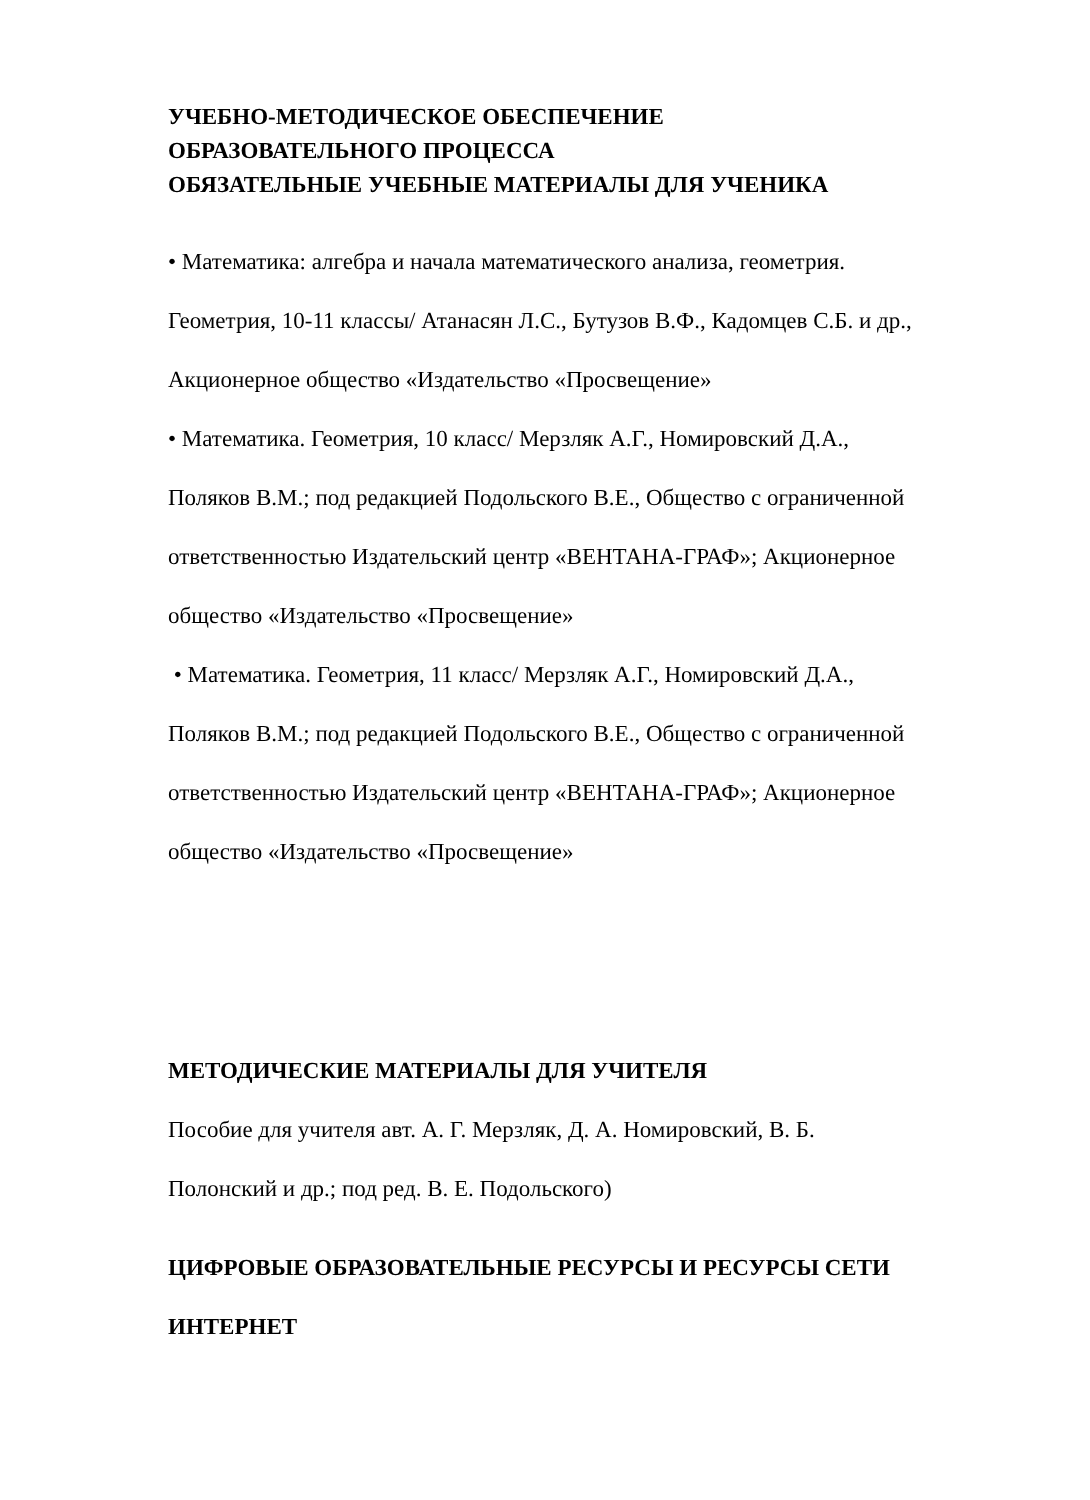УЧЕБНО-МЕТОДИЧЕСКОЕ ОБЕСПЕЧЕНИЕ
ОБРАЗОВАТЕЛЬНОГО ПРОЦЕССА
ОБЯЗАТЕЛЬНЫЕ УЧЕБНЫЕ МАТЕРИАЛЫ ДЛЯ УЧЕНИКА
• Математика: алгебра и начала математического анализа, геометрия.
Геометрия, 10-11 классы/ Атанасян Л.С., Бутузов В.Ф., Кадомцев С.Б. и др.,
Акционерное общество «Издательство «Просвещение»
• Математика. Геометрия, 10 класс/ Мерзляк А.Г., Номировский Д.А.,
Поляков В.М.; под редакцией Подольского В.Е., Общество с ограниченной
ответственностью Издательский центр «ВЕНТАНА-ГРАФ»; Акционерное
общество «Издательство «Просвещение»
• Математика. Геометрия, 11 класс/ Мерзляк А.Г., Номировский Д.А.,
Поляков В.М.; под редакцией Подольского В.Е., Общество с ограниченной
ответственностью Издательский центр «ВЕНТАНА-ГРАФ»; Акционерное
общество «Издательство «Просвещение»
МЕТОДИЧЕСКИЕ МАТЕРИАЛЫ ДЛЯ УЧИТЕЛЯ
Пособие для учителя авт. А. Г. Мерзляк, Д. А. Номировский, В. Б.
Полонский и др.; под ред. В. Е. Подольского)
ЦИФРОВЫЕ ОБРАЗОВАТЕЛЬНЫЕ РЕСУРСЫ И РЕСУРСЫ СЕТИ
ИНТЕРНЕТ